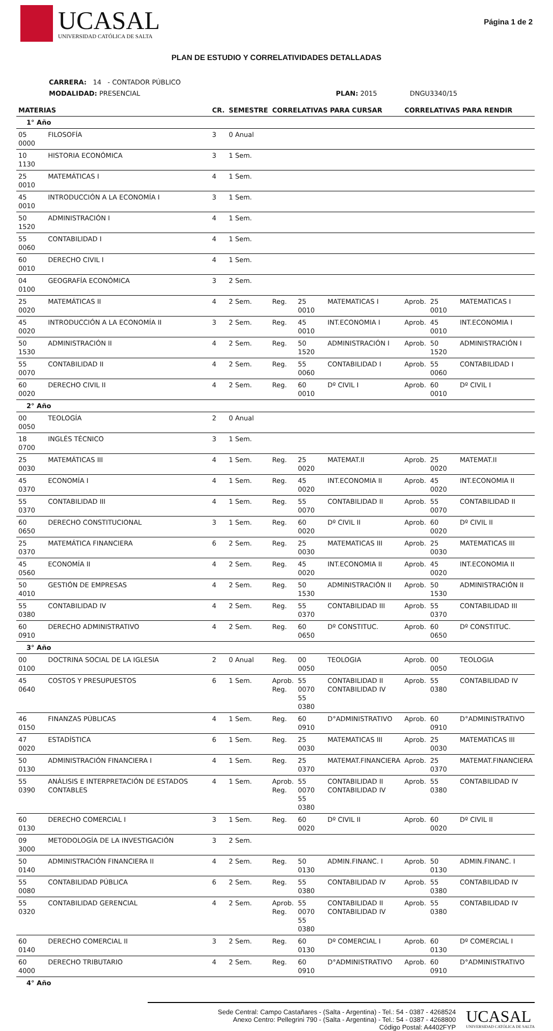UCASAL
UNIVERSIDAD CATÓLICA DE SALTA
Página 1 de 2
PLAN DE ESTUDIO Y CORRELATIVIDADES DETALLADAS
CARRERA: 14 - CONTADOR PÚBLICO
MODALIDAD: PRESENCIAL PLAN: 2015 DNGU3340/15
| MATERIAS | | CR. | SEMESTRE | CORRELATIVAS PARA CURSAR | | | CORRELATIVAS PARA RENDIR | | |
| --- | --- | --- | --- | --- | --- | --- | --- | --- | --- |
| 1° Año | | | | | | | | | |
| 05 0000 | FILOSOFÍA | 3 | 0 Anual | | | | | | |
| 10 1130 | HISTORIA ECONÓMICA | 3 | 1 Sem. | | | | | | |
| 25 0010 | MATEMÁTICAS I | 4 | 1 Sem. | | | | | | |
| 45 0010 | INTRODUCCIÓN A LA ECONOMÍA I | 3 | 1 Sem. | | | | | | |
| 50 1520 | ADMINISTRACIÓN I | 4 | 1 Sem. | | | | | | |
| 55 0060 | CONTABILIDAD I | 4 | 1 Sem. | | | | | | |
| 60 0010 | DERECHO CIVIL I | 4 | 1 Sem. | | | | | | |
| 04 0100 | GEOGRAFÍA ECONÓMICA | 3 | 2 Sem. | | | | | | |
| 25 0020 | MATEMÁTICAS II | 4 | 2 Sem. | Reg. | 25 0010 | MATEMATICAS I | Aprob. | 25 0010 | MATEMATICAS I |
| 45 0020 | INTRODUCCIÓN A LA ECONOMÍA II | 3 | 2 Sem. | Reg. | 45 0010 | INT.ECONOMIA I | Aprob. | 45 0010 | INT.ECONOMIA I |
| 50 1530 | ADMINISTRACIÓN II | 4 | 2 Sem. | Reg. | 50 1520 | ADMINISTRACIÓN I | Aprob. | 50 1520 | ADMINISTRACIÓN I |
| 55 0070 | CONTABILIDAD II | 4 | 2 Sem. | Reg. | 55 0060 | CONTABILIDAD I | Aprob. | 55 0060 | CONTABILIDAD I |
| 60 0020 | DERECHO CIVIL II | 4 | 2 Sem. | Reg. | 60 0010 | Dº CIVIL I | Aprob. | 60 0010 | Dº CIVIL I |
| 2° Año | | | | | | | | | |
| 00 0050 | TEOLOGÍA | 2 | 0 Anual | | | | | | |
| 18 0700 | INGLÉS TÉCNICO | 3 | 1 Sem. | | | | | | |
| 25 0030 | MATEMÁTICAS III | 4 | 1 Sem. | Reg. | 25 0020 | MATEMAT.II | Aprob. | 25 0020 | MATEMAT.II |
| 45 0370 | ECONOMÍA I | 4 | 1 Sem. | Reg. | 45 0020 | INT.ECONOMIA II | Aprob. | 45 0020 | INT.ECONOMIA II |
| 55 0370 | CONTABILIDAD III | 4 | 1 Sem. | Reg. | 55 0070 | CONTABILIDAD II | Aprob. | 55 0070 | CONTABILIDAD II |
| 60 0650 | DERECHO CONSTITUCIONAL | 3 | 1 Sem. | Reg. | 60 0020 | Dº CIVIL II | Aprob. | 60 0020 | Dº CIVIL II |
| 25 0370 | MATEMÁTICA FINANCIERA | 6 | 2 Sem. | Reg. | 25 0030 | MATEMATICAS III | Aprob. | 25 0030 | MATEMATICAS III |
| 45 0560 | ECONOMÍA II | 4 | 2 Sem. | Reg. | 45 0020 | INT.ECONOMIA II | Aprob. | 45 0020 | INT.ECONOMIA II |
| 50 4010 | GESTIÓN DE EMPRESAS | 4 | 2 Sem. | Reg. | 50 1530 | ADMINISTRACIÓN II | Aprob. | 50 1530 | ADMINISTRACIÓN II |
| 55 0380 | CONTABILIDAD IV | 4 | 2 Sem. | Reg. | 55 0370 | CONTABILIDAD III | Aprob. | 55 0370 | CONTABILIDAD III |
| 60 0910 | DERECHO ADMINISTRATIVO | 4 | 2 Sem. | Reg. | 60 0650 | Dº CONSTITUC. | Aprob. | 60 0650 | Dº CONSTITUC. |
| 3° Año | | | | | | | | | |
| 00 0100 | DOCTRINA SOCIAL DE LA IGLESIA | 2 | 0 Anual | Reg. | 00 0050 | TEOLOGIA | Aprob. | 00 0050 | TEOLOGIA |
| 45 0640 | COSTOS Y PRESUPUESTOS | 6 | 1 Sem. | Aprob. Reg. | 55 0070 55 0380 | CONTABILIDAD II CONTABILIDAD IV | Aprob. | 55 0380 | CONTABILIDAD IV |
| 46 0150 | FINANZAS PÚBLICAS | 4 | 1 Sem. | Reg. | 60 0910 | D°ADMINISTRATIVO | Aprob. | 60 0910 | D°ADMINISTRATIVO |
| 47 0020 | ESTADÍSTICA | 6 | 1 Sem. | Reg. | 25 0030 | MATEMATICAS III | Aprob. | 25 0030 | MATEMATICAS III |
| 50 0130 | ADMINISTRACIÓN FINANCIERA I | 4 | 1 Sem. | Reg. | 25 0370 | MATEMAT.FINANCIERA | Aprob. | 25 0370 | MATEMAT.FINANCIERA |
| 55 0390 | ANÁLISIS E INTERPRETACIÓN DE ESTADOS CONTABLES | 4 | 1 Sem. | Aprob. Reg. | 55 0070 55 0380 | CONTABILIDAD II CONTABILIDAD IV | Aprob. | 55 0380 | CONTABILIDAD IV |
| 60 0130 | DERECHO COMERCIAL I | 3 | 1 Sem. | Reg. | 60 0020 | Dº CIVIL II | Aprob. | 60 0020 | Dº CIVIL II |
| 09 3000 | METODOLOGÍA DE LA INVESTIGACIÓN | 3 | 2 Sem. | | | | | | |
| 50 0140 | ADMINISTRACIÓN FINANCIERA II | 4 | 2 Sem. | Reg. | 50 0130 | ADMIN.FINANC. I | Aprob. | 50 0130 | ADMIN.FINANC. I |
| 55 0080 | CONTABILIDAD PÚBLICA | 6 | 2 Sem. | Reg. | 55 0380 | CONTABILIDAD IV | Aprob. | 55 0380 | CONTABILIDAD IV |
| 55 0320 | CONTABILIDAD GERENCIAL | 4 | 2 Sem. | Aprob. Reg. | 55 0070 55 0380 | CONTABILIDAD II CONTABILIDAD IV | Aprob. | 55 0380 | CONTABILIDAD IV |
| 60 0140 | DERECHO COMERCIAL II | 3 | 2 Sem. | Reg. | 60 0130 | Dº COMERCIAL I | Aprob. | 60 0130 | Dº COMERCIAL I |
| 60 4000 | DERECHO TRIBUTARIO | 4 | 2 Sem. | Reg. | 60 0910 | D°ADMINISTRATIVO | Aprob. | 60 0910 | D°ADMINISTRATIVO |
| 4° Año | | | | | | | | | |
Sede Central: Campo Castañares - (Salta - Argentina) - Tel.: 54 - 0387 - 4268524
Anexo Centro: Pellegrini 790 - (Salta - Argentina) - Tel.: 54 - 0387 - 4268800
Código Postal: A4402FYP
UCASAL
UNIVERSIDAD CATÓLICA DE SALTA